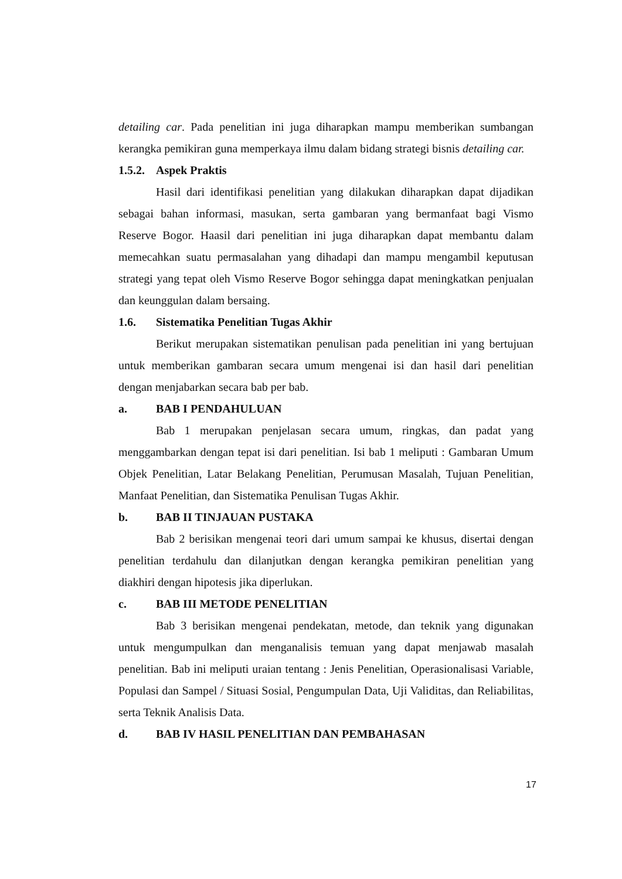detailing car. Pada penelitian ini juga diharapkan mampu memberikan sumbangan kerangka pemikiran guna memperkaya ilmu dalam bidang strategi bisnis detailing car.
1.5.2. Aspek Praktis
Hasil dari identifikasi penelitian yang dilakukan diharapkan dapat dijadikan sebagai bahan informasi, masukan, serta gambaran yang bermanfaat bagi Vismo Reserve Bogor. Haasil dari penelitian ini juga diharapkan dapat membantu dalam memecahkan suatu permasalahan yang dihadapi dan mampu mengambil keputusan strategi yang tepat oleh Vismo Reserve Bogor sehingga dapat meningkatkan penjualan dan keunggulan dalam bersaing.
1.6. Sistematika Penelitian Tugas Akhir
Berikut merupakan sistematikan penulisan pada penelitian ini yang bertujuan untuk memberikan gambaran secara umum mengenai isi dan hasil dari penelitian dengan menjabarkan secara bab per bab.
a. BAB I PENDAHULUAN
Bab 1 merupakan penjelasan secara umum, ringkas, dan padat yang menggambarkan dengan tepat isi dari penelitian. Isi bab 1 meliputi : Gambaran Umum Objek Penelitian, Latar Belakang Penelitian, Perumusan Masalah, Tujuan Penelitian, Manfaat Penelitian, dan Sistematika Penulisan Tugas Akhir.
b. BAB II TINJAUAN PUSTAKA
Bab 2 berisikan mengenai teori dari umum sampai ke khusus, disertai dengan penelitian terdahulu dan dilanjutkan dengan kerangka pemikiran penelitian yang diakhiri dengan hipotesis jika diperlukan.
c. BAB III METODE PENELITIAN
Bab 3 berisikan mengenai pendekatan, metode, dan teknik yang digunakan untuk mengumpulkan dan menganalisis temuan yang dapat menjawab masalah penelitian. Bab ini meliputi uraian tentang : Jenis Penelitian, Operasionalisasi Variable, Populasi dan Sampel / Situasi Sosial, Pengumpulan Data, Uji Validitas, dan Reliabilitas, serta Teknik Analisis Data.
d. BAB IV HASIL PENELITIAN DAN PEMBAHASAN
17